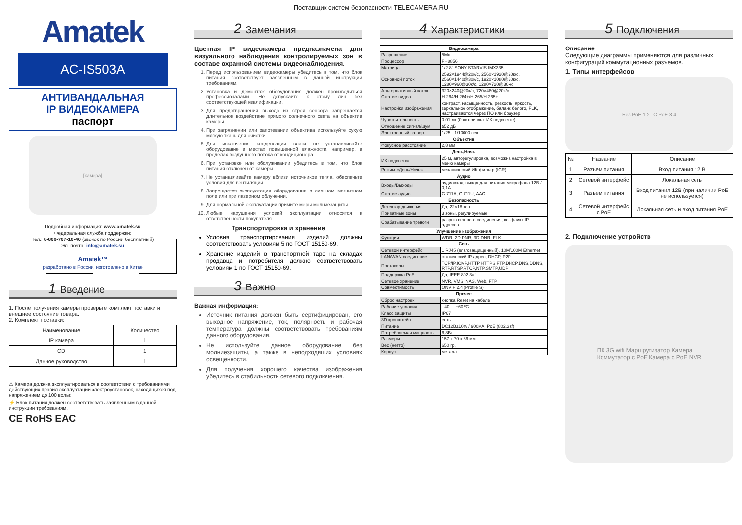Поставщик систем безопасности TELECAMERA.RU
Amatek
AC-IS503A
АНТИВАНДАЛЬНАЯ
IP ВИДЕОКАМЕРА
паспорт
[камера]
Подробная информация: www.amatek.su
Федеральная служба поддержки:
Тел.: 8-800-707-10-40 (звонок по России бесплатный)
Эл. почта: info@amatek.su
Amatek™
разработано в России, изготовлено в Китае
1 Введение
1. После получения камеры проверьте комплект поставки и внешнее состояние товара.
2. Комплект поставки:
| Наименование | Количество |
| --- | --- |
| IP камера | 1 |
| CD | 1 |
| Данное руководство | 1 |
⚠ Камера должна эксплуатироваться в соответствии с требованиями действующих правил эксплуатации электроустановок, находящихся под напряжением до 100 вольт.
⚡ Блок питания должен соответствовать заявленным в данной инструкции требованиям.
CE RoHS EAC
2 Замечания
Цветная IP видеокамера предназначена для визуального наблюдения контролируемых зон в составе охранной системы видеонаблюдения.
1. Перед использованием видеокамеры убедитесь в том, что блок питания соответствует заявленным в данной инструкции требованиям.
2. Установка и демонтаж оборудования должен производиться профессионалами. Не допускайте к этому лиц без соответствующей квалификации.
3. Для предотвращения выхода из строя сенсора запрещается длительное воздействие прямого солнечного света на объектив камеры.
4. При загрязнении или запотевании объектива используйте сухую мягкую ткань для очистки.
5. Для исключения конденсации влаги не устанавливайте оборудование в местах повышенной влажности, например, в пределах воздушного потока от кондиционера.
6. При установке или обслуживании убедитесь в том, что блок питания отключен от камеры.
7. Не устанавливайте камеру вблизи источников тепла, обеспечьте условия для вентиляции.
8. Запрещается эксплуатация оборудования в сильном магнитном поле или при лазерном облучении.
9. Для нормальной эксплуатации примите меры молниезащиты.
10. Любые нарушения условий эксплуатации относятся к ответственности покупателя.
Транспортировка и хранение
Условия транспортирования изделий должны соответствовать условиям 5 по ГОСТ 15150-69.
Хранение изделий в транспортной таре на складах продавца и потребителя должно соответствовать условиям 1 по ГОСТ 15150-69.
3 Важно
Важная информация:
Источник питания должен быть сертифицирован, его выходное напряжение, ток, полярность и рабочая температура должны соответствовать требованиям данного оборудования.
Не используйте данное оборудование без молниезащиты, а также в неподходящих условиях освещенности.
Для получения хорошего качества изображения убедитесь в стабильности сетевого подключения.
4 Характеристики
| Видеокамера | |
| --- | --- |
| Разрешение | 5Мп |
| Процессор | FH8856 |
| Матрица | 1/2.8" SONY STARVIS IMX335 |
| Основной поток | 2592×1944@20к/с, 2560×1920@20к/с, 2560×1440@30к/с, 1920×1080@30к/с, 1280×960@30к/с, 1280×720@30к/с |
| Альтернативный поток | 320×240@20к/с, 720×480@20к/с |
| Сжатие видео | H.264/H.264+/H.265/H.265+ |
| Настройки изображения | контраст, насыщенность, резкость, яркость, зеркальное отображение, баланс белого, FLK, настраиваются через ПО или браузер |
| Чувствительность | 0.01 лк (0 лк при вкл. ИК подсветке) |
| Отношение сигнал/шум | ≥52 дБ |
| Электронный затвор | 1/25 - 1/10000 сек. |
| Объектив | |
| Фокусное расстояние | 2,8 мм |
| День/Ночь | |
| ИК подсветка | 25 м, авторегулировка, возможна настройка в меню камеры |
| Режим «День/Ночь» | механический ИК-фильтр (ICR) |
| Аудио | |
| Входы/Выходы | аудиовход, выход для питания микрофона 12В / 0,1А |
| Сжатие аудио | G.711A, G.711U, AAC |
| Безопасность | |
| Детектор движения | Да, 22×18 зон |
| Приватные зоны | 3 зоны, регулируемые |
| Срабатывание тревоги | разрыв сетевого соединения, конфликт IP-адресов |
| Улучшение изображения | |
| Функции | WDR, 2D DNR, 3D DNR, FLK |
| Сеть | |
| Сетевой интерфейс | 1 RJ45 (влагозащищенный), 10M/100M Ethernet |
| LAN/WAN соединение | статический IP адрес, DHCP, P2P |
| Протоколы | TCP/IP,ICMP,HTTP,HTTPS,FTP,DHCP,DNS,DDNS, RTP,RTSP,RTCP,NTP,SMTP,UDP |
| Поддержка PoE | Да, IEEE 802.3af |
| Сетевое хранение | NVR, VMS, NAS, Web, FTP |
| Совместимость | ONVIF 2.4 (Profile S) |
| Прочее | |
| Сброс настроек | кнопка Reset на кабеле |
| Рабочие условия | - 40 ... +60 ºС |
| Класс защиты | IP67 |
| 3D кронштейн | есть |
| Питание | DC12В±10% / 900мА, PoE (802.3af) |
| Потребляемая мощность | 6,8Вт |
| Размеры | 157 x 70 x 66 мм |
| Вес (нетто) | 650 гр. |
| Корпус | металл |
5 Подключения
Описание
Следующие диаграммы применяются для различных конфигураций коммутационных разъемов.
1. Типы интерфейсов
Без PoE 1 2 С PoE 3 4
| № | Название | Описание |
| --- | --- | --- |
| 1 | Разъем питания | Вход питания 12 В |
| 2 | Сетевой интерфейс | Локальная сеть |
| 3 | Разъем питания | Вход питания 12В (при наличии PoE не используется) |
| 4 | Сетевой интерфейс с PoE | Локальная сеть и вход питания PoE |
2. Подключение устройств
ПК 3G wifi Маршрутизатор Камера
Коммутатор с PoE Камера с PoE NVR